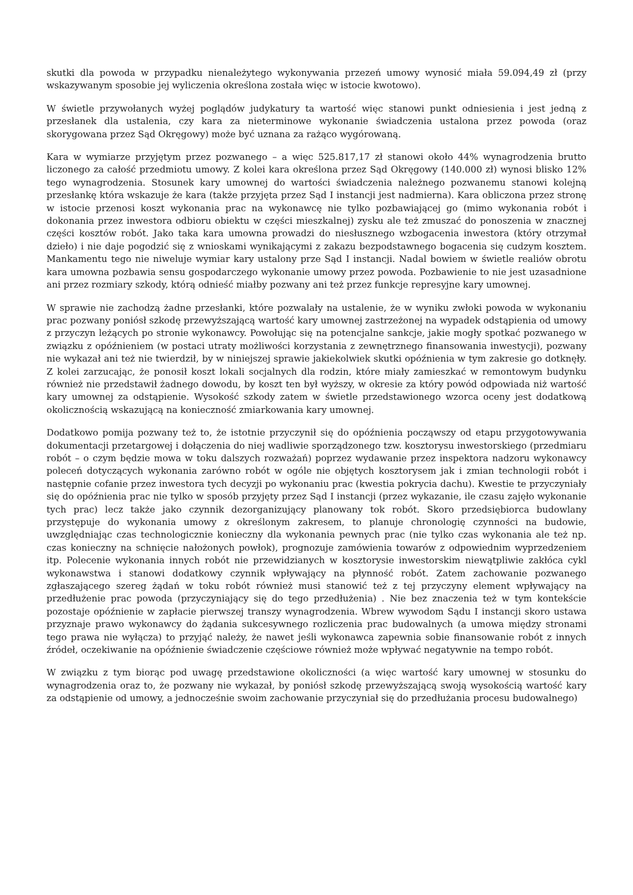skutki dla powoda w przypadku nienależytego wykonywania przezeń umowy wynosić miała 59.094,49 zł (przy wskazywanym sposobie jej wyliczenia określona została więc w istocie kwotowo).
W świetle przywołanych wyżej poglądów judykatury ta wartość więc stanowi punkt odniesienia i jest jedną z przesłanek dla ustalenia, czy kara za nieterminowe wykonanie świadczenia ustalona przez powoda (oraz skorygowana przez Sąd Okręgowy) może być uznana za rażąco wygórowaną.
Kara w wymiarze przyjętym przez pozwanego – a więc 525.817,17 zł stanowi około 44% wynagrodzenia brutto liczonego za całość przedmiotu umowy. Z kolei kara określona przez Sąd Okręgowy (140.000 zł) wynosi blisko 12% tego wynagrodzenia. Stosunek kary umownej do wartości świadczenia należnego pozwanemu stanowi kolejną przesłankę która wskazuje że kara (także przyjęta przez Sąd I instancji jest nadmierna). Kara obliczona przez stronę w istocie przenosi koszt wykonania prac na wykonawcę nie tylko pozbawiającej go (mimo wykonania robót i dokonania przez inwestora odbioru obiektu w części mieszkalnej) zysku ale też zmuszać do ponoszenia w znacznej części kosztów robót. Jako taka kara umowna prowadzi do niesłusznego wzbogacenia inwestora (który otrzymał dzieło) i nie daje pogodzić się z wnioskami wynikającymi z zakazu bezpodstawnego bogacenia się cudzym kosztem. Mankamentu tego nie niweluje wymiar kary ustalony prze Sąd I instancji. Nadal bowiem w świetle realiów obrotu kara umowna pozbawia sensu gospodarczego wykonanie umowy przez powoda. Pozbawienie to nie jest uzasadnione ani przez rozmiary szkody, którą odnieść miałby pozwany ani też przez funkcje represyjne kary umownej.
W sprawie nie zachodzą żadne przesłanki, które pozwalały na ustalenie, że w wyniku zwłoki powoda w wykonaniu prac pozwany poniósł szkodę przewyższającą wartość kary umownej zastrzeżonej na wypadek odstąpienia od umowy z przyczyn leżących po stronie wykonawcy. Powołując się na potencjalne sankcje, jakie mogły spotkać pozwanego w związku z opóźnieniem (w postaci utraty możliwości korzystania z zewnętrznego finansowania inwestycji), pozwany nie wykazał ani też nie twierdził, by w niniejszej sprawie jakiekolwiek skutki opóźnienia w tym zakresie go dotknęły. Z kolei zarzucając, że ponosił koszt lokali socjalnych dla rodzin, które miały zamieszkać w remontowym budynku również nie przedstawił żadnego dowodu, by koszt ten był wyższy, w okresie za który powód odpowiada niż wartość kary umownej za odstąpienie. Wysokość szkody zatem w świetle przedstawionego wzorca oceny jest dodatkową okolicznością wskazującą na konieczność zmiarkowania kary umownej.
Dodatkowo pomija pozwany też to, że istotnie przyczynił się do opóźnienia począwszy od etapu przygotowywania dokumentacji przetargowej i dołączenia do niej wadliwie sporządzonego tzw. kosztorysu inwestorskiego (przedmiaru robót – o czym będzie mowa w toku dalszych rozważań) poprzez wydawanie przez inspektora nadzoru wykonawcy poleceń dotyczących wykonania zarówno robót w ogóle nie objętych kosztorysem jak i zmian technologii robót i następnie cofanie przez inwestora tych decyzji po wykonaniu prac (kwestia pokrycia dachu). Kwestie te przyczyniały się do opóźnienia prac nie tylko w sposób przyjęty przez Sąd I instancji (przez wykazanie, ile czasu zajęło wykonanie tych prac) lecz także jako czynnik dezorganizujący planowany tok robót. Skoro przedsiębiorca budowlany przystępuje do wykonania umowy z określonym zakresem, to planuje chronologię czynności na budowie, uwzględniając czas technologicznie konieczny dla wykonania pewnych prac (nie tylko czas wykonania ale też np. czas konieczny na schnięcie nałożonych powłok), prognozuje zamówienia towarów z odpowiednim wyprzedzeniem itp. Polecenie wykonania innych robót nie przewidzianych w kosztorysie inwestorskim niewątpliwie zakłóca cykl wykonawstwa i stanowi dodatkowy czynnik wpływający na płynność robót. Zatem zachowanie pozwanego zgłaszającego szereg żądań w toku robót również musi stanowić też z tej przyczyny element wpływający na przedłużenie prac powoda (przyczyniający się do tego przedłużenia) . Nie bez znaczenia też w tym kontekście pozostaje opóźnienie w zapłacie pierwszej transzy wynagrodzenia. Wbrew wywodom Sądu I instancji skoro ustawa przyznaje prawo wykonawcy do żądania sukcesywnego rozliczenia prac budowalnych (a umowa między stronami tego prawa nie wyłącza) to przyjąć należy, że nawet jeśli wykonawca zapewnia sobie finansowanie robót z innych źródeł, oczekiwanie na opóźnienie świadczenie częściowe również może wpływać negatywnie na tempo robót.
W związku z tym biorąc pod uwagę przedstawione okoliczności (a więc wartość kary umownej w stosunku do wynagrodzenia oraz to, że pozwany nie wykazał, by poniósł szkodę przewyższającą swoją wysokością wartość kary za odstąpienie od umowy, a jednocześnie swoim zachowanie przyczyniał się do przedłużania procesu budowalnego)